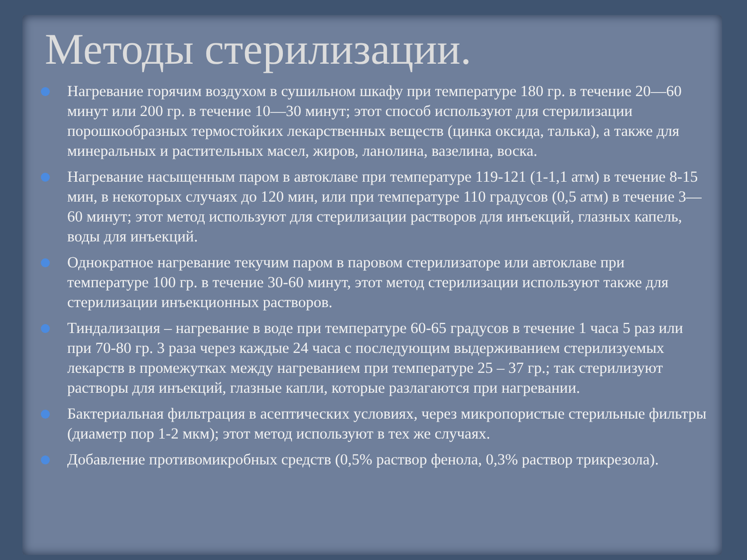Методы стерилизации.
Нагревание горячим воздухом в сушильном шкафу при температуре 180 гр. в течение 20—60 минут или 200 гр. в течение 10—30 минут; этот способ используют для стерилизации порошкообразных термостойких лекарственных веществ (цинка оксида, талька), а также для минеральных и растительных масел, жиров, ланолина, вазелина, воска.
Нагревание насыщенным паром в автоклаве при температуре 119-121 (1-1,1 атм) в течение 8-15 мин, в некоторых случаях до 120 мин, или при температуре 110 градусов (0,5 атм) в течение 3—60 минут; этот метод используют для стерилизации растворов для инъекций, глазных капель, воды для инъекций.
Однократное нагревание текучим паром в паровом стерилизаторе или автоклаве при температуре 100 гр. в течение 30-60 минут, этот метод стерилизации используют также для стерилизации инъекционных растворов.
Тиндализация – нагревание в воде при температуре 60-65 градусов в течение 1 часа 5 раз или при 70-80 гр. 3 раза через каждые 24 часа с последующим выдерживанием стерилизуемых лекарств в промежутках между нагреванием при температуре 25 – 37 гр.; так стерилизуют растворы для инъекций, глазные капли, которые разлагаются при нагревании.
Бактериальная фильтрация в асептических условиях, через микропористые стерильные фильтры (диаметр пор 1-2 мкм); этот метод используют в тех же случаях.
Добавление противомикробных средств (0,5% раствор фенола, 0,3% раствор трикрезола).